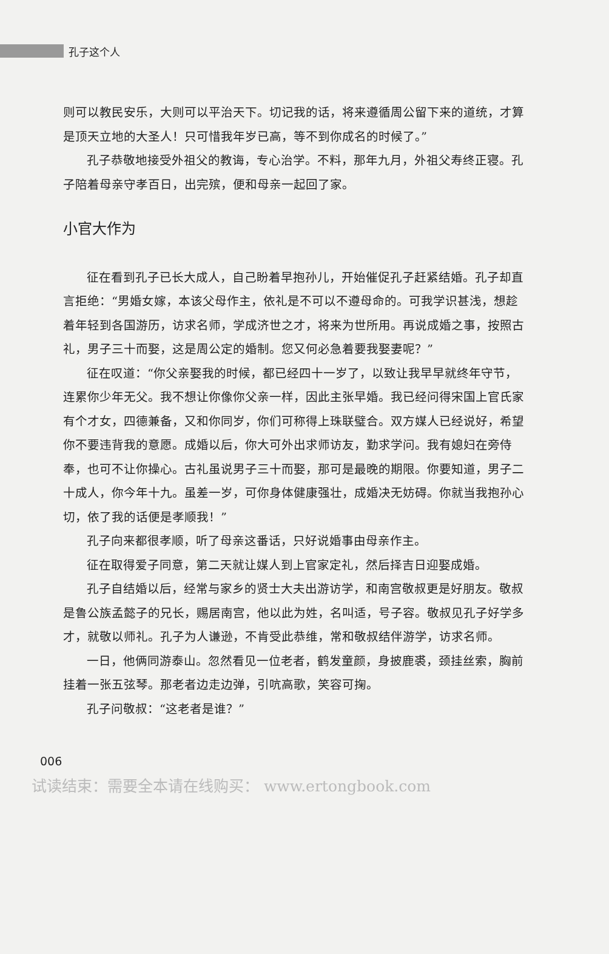孔子这个人
则可以教民安乐，大则可以平治天下。切记我的话，将来遵循周公留下来的道统，才算是顶天立地的大圣人！只可惜我年岁已高，等不到你成名的时候了。”
孔子恭敬地接受外祖父的教诲，专心治学。不料，那年九月，外祖父寿终正寝。孔子陪着母亲守孝百日，出完殡，便和母亲一起回了家。
小官大作为
征在看到孔子已长大成人，自己盼着早抱孙儿，开始催促孔子赶紧结婚。孔子却直言拒绝：“男婚女嫁，本该父母作主，依礼是不可以不遵母命的。可我学识甚浅，想趁着年轻到各国游历，访求名师，学成济世之才，将来为世所用。再说成婚之事，按照古礼，男子三十而娶，这是周公定的婚制。您又何必急着要我娶妻呢？”
征在叹道：“你父亲娶我的时候，都已经四十一岁了，以致让我早早就终年守节，连累你少年无父。我不想让你像你父亲一样，因此主张早婚。我已经问得宋国上官氏家有个才女，四德兼备，又和你同岁，你们可称得上珠联璧合。双方媒人已经说好，希望你不要违背我的意愿。成婚以后，你大可外出求师访友，勤求学问。我有媳妇在旁侍奉，也可不让你操心。古礼虽说男子三十而娶，那可是最晚的期限。你要知道，男子二十成人，你今年十九。虽差一岁，可你身体健康强壮，成婚决无妨碍。你就当我抱孙心切，依了我的话便是孝顺我！”
孔子向来都很孝顺，听了母亲这番话，只好说婚事由母亲作主。
征在取得爱子同意，第二天就让媒人到上官家定礼，然后择吉日迎娶成婚。
孔子自结婚以后，经常与家乡的贤士大夫出游访学，和南宫敬叔更是好朋友。敬叔是鲁公族孟懿子的兄长，赐居南宫，他以此为姓，名叫适，号子容。敬叔见孔子好学多才，就敬以师礼。孔子为人谦逊，不肯受此恭维，常和敬叔结伴游学，访求名师。
一日，他俩同游泰山。忽然看见一位老者，鹤发童颜，身披鹿裘，颈挂丝索，胸前挂着一张五弦琴。那老者边走边弹，引吭高歌，笑容可掬。
孔子问敬叔：“这老者是谁？”
006
试读结束：需要全本请在线购买： www.ertongbook.com